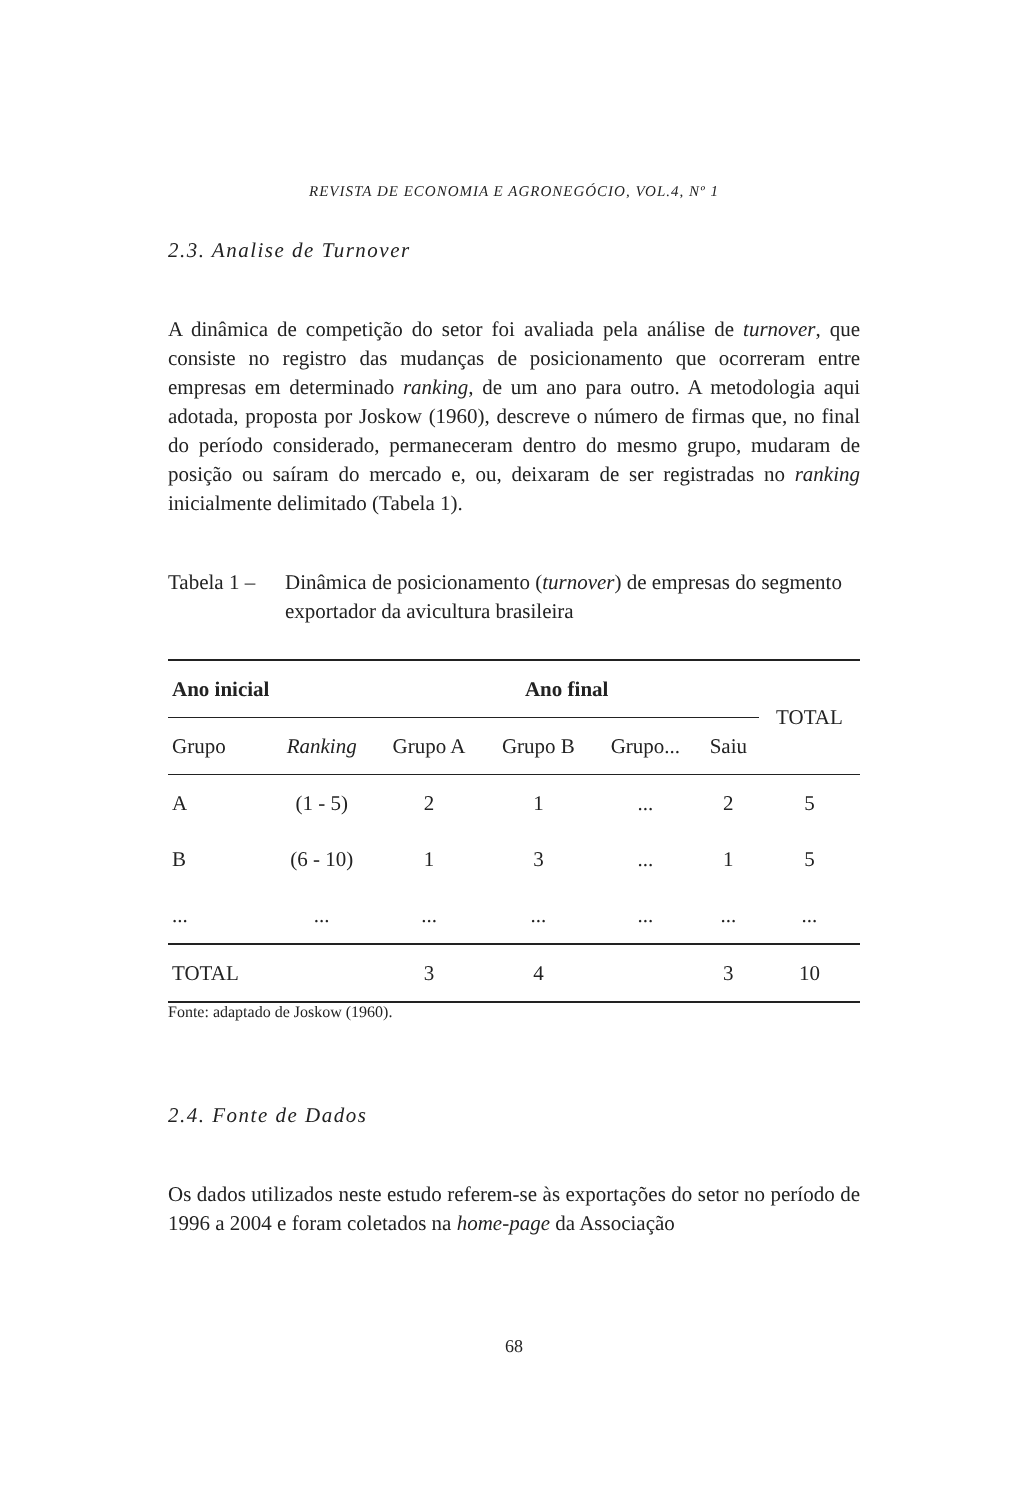REVISTA DE ECONOMIA E AGRONEGÓCIO, VOL.4, Nº 1
2.3. Analise de Turnover
A dinâmica de competição do setor foi avaliada pela análise de turnover, que consiste no registro das mudanças de posicionamento que ocorreram entre empresas em determinado ranking, de um ano para outro. A metodologia aqui adotada, proposta por Joskow (1960), descreve o número de firmas que, no final do período considerado, permaneceram dentro do mesmo grupo, mudaram de posição ou saíram do mercado e, ou, deixaram de ser registradas no ranking inicialmente delimitado (Tabela 1).
Tabela 1 –
Dinâmica de posicionamento (turnover) de empresas do segmento exportador da avicultura brasileira
| Ano inicial | | Ano final | | | | TOTAL |
| --- | --- | --- | --- | --- | --- | --- |
| Grupo | Ranking | Grupo A | Grupo B | Grupo... | Saiu | |
| A | (1 - 5) | 2 | 1 | ... | 2 | 5 |
| B | (6 - 10) | 1 | 3 | ... | 1 | 5 |
| ... | ... | ... | ... | ... | ... | ... |
| TOTAL | | 3 | 4 | | 3 | 10 |
Fonte: adaptado de Joskow (1960).
2.4. Fonte de Dados
Os dados utilizados neste estudo referem-se às exportações do setor no período de 1996 a 2004 e foram coletados na home-page da Associação
68